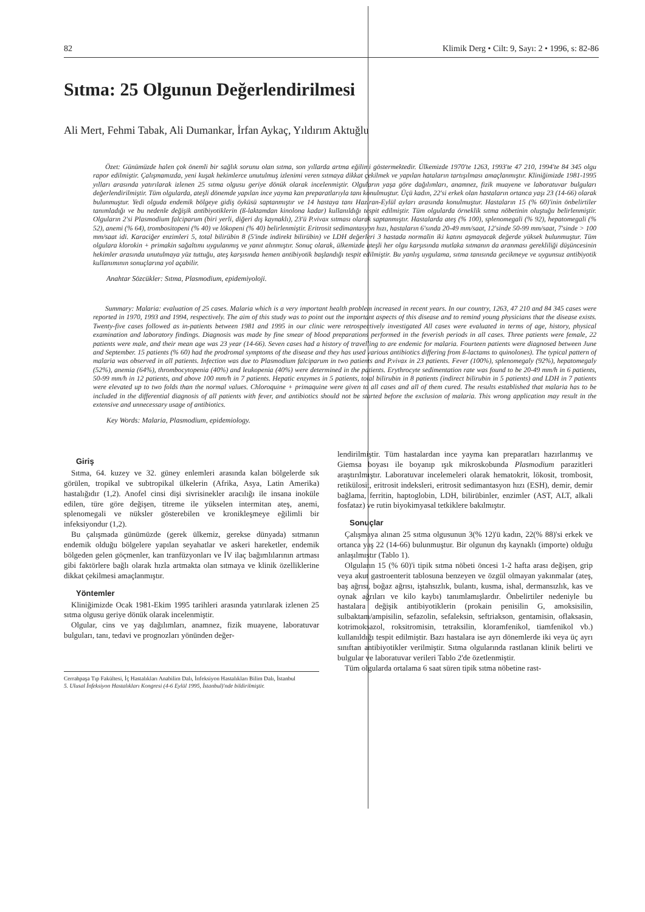82 Klimik Derg • Cilt: 9, Sayı: 2 • 1996, s: 82-86
Sıtma: 25 Olgunun Değerlendirilmesi
Ali Mert, Fehmi Tabak, Ali Dumankar, İrfan Aykaç, Yıldırım Aktuğlu
Özet: Günümüzde halen çok önemli bir sağlık sorunu olan sıtma, son yıllarda artma eğilimi göstermektedir. Ülkemizde 1970'te 1263, 1993'te 47 210, 1994'te 84 345 olgu rapor edilmiştir. Çalışmamızda, yeni kuşak hekimlerce unutulmuş izlenimi veren sıtmaya dikkat çekilmek ve yapılan hataların tartışılması amaçlanmıştır. Kliniğimizde 1981-1995 yılları arasında yatırılarak izlenen 25 sıtma olgusu geriye dönük olarak incelenmiştir. Olguların yaşa göre dağılımları, anamnez, fizik muayene ve laboratuvar bulguları değerlendirilmiştir. Tüm olgularda, ateşli dönemde yapılan ince yayma kan preparatlarıyla tanı konulmuştur. Üçü kadın, 22'si erkek olan hastaların ortanca yaşı 23 (14-66) olarak bulunmuştur. Yedi olguda endemik bölgeye gidiş öyküsü saptanmıştır ve 14 hastaya tanı Haziran-Eylül ayları arasında konulmuştur. Hastaların 15 (% 60)'inin önbelirtiler tanımladığı ve bu nedenle değişik antibiyotiklerin (ß-laktamdan kinolona kadar) kullanıldığı tespit edilmiştir. Tüm olgularda örneklik sıtma nöbetinin oluştuğu belirlenmiştir. Olguların 2'si Plasmodium falciparum (biri yerli, diğeri dış kaynaklı), 23'ü P.vivax sıtması olarak saptanmıştır. Hastalarda ateş (% 100), splenomegali (% 92), hepatomegali (% 52), anemi (% 64), trombositopeni (% 40) ve lökopeni (% 40) belirlenmiştir. Eritrosit sedimantasyon hızı, hastaların 6'sında 20-49 mm/saat, 12'sinde 50-99 mm/saat, 7'sinde > 100 mm/saat idi. Karaciğer enzimleri 5, total bilirübin 8 (5'inde indirekt bilirübin) ve LDH değerleri 3 hastada normalin iki katını aşmayacak değerde yüksek bulunmuştur. Tüm olgulara klorokin + primakin sağaltımı uygulanmış ve yanıt alınmıştır. Sonuç olarak, ülkemizde ateşli her olgu karşısında mutlaka sıtmanın da aranması gerekliliği düşüncesinin hekimler arasında unutulmaya yüz tuttuğu, ateş karşısında hemen antibiyotik başlandığı tespit edilmiştir. Bu yanlış uygulama, sıtma tanısında gecikmeye ve uygunsuz antibiyotik kullanımının sonuçlarına yol açabilir.
Anahtar Sözcükler: Sıtma, Plasmodium, epidemiyoloji.
Summary: Malaria: evaluation of 25 cases. Malaria which is a very important health problem increased in recent years. In our country, 1263, 47 210 and 84 345 cases were reported in 1970, 1993 and 1994, respectively. The aim of this study was to point out the important aspects of this disease and to remind young physicians that the disease exists. Twenty-five cases followed as in-patients between 1981 and 1995 in our clinic were retrospectively investigated All cases were evaluated in terms of age, history, physical examination and laboratory findings. Diagnosis was made by fine smear of blood preparations performed in the feverish periods in all cases. Three patients were female, 22 patients were male, and their mean age was 23 year (14-66). Seven cases had a history of travelling to are endemic for malaria. Fourteen patients were diagnosed between June and September. 15 patients (% 60) had the prodromal symptoms of the disease and they has used various antibiotics differing from ß-lactams to quinolones). The typical pattern of malaria was observed in all patients. Infection was due to Plasmodium falciparum in two patients and P.vivax in 23 patients. Fever (100%), splenomegaly (92%), hepatomegaly (52%), anemia (64%), thrombocytopenia (40%) and leukopenia (40%) were determined in the patients. Erythrocyte sedimentation rate was found to be 20-49 mm/h in 6 patients, 50-99 mm/h in 12 patients, and above 100 mm/h in 7 patients. Hepatic enzymes in 5 patients, total bilirubin in 8 patients (indirect bilirubin in 5 patients) and LDH in 7 patients were elevated up to two folds than the normal values. Chloroquine + primaquine were given to all cases and all of them cured. The results established that malaria has to be included in the differential diagnosis of all patients with fever, and antibiotics should not be started before the exclusion of malaria. This wrong application may result in the extensive and unnecessary usage of antibiotics.
Key Words: Malaria, Plasmodium, epidemiology.
Giriş
Sıtma, 64. kuzey ve 32. güney enlemleri arasında kalan bölgelerde sık görülen, tropikal ve subtropikal ülkelerin (Afrika, Asya, Latin Amerika) hastalığıdır (1,2). Anofel cinsi dişi sivrisinekler aracılığı ile insana inoküle edilen, türe göre değişen, titreme ile yükselen intermitan ateş, anemi, splenomegali ve nüksler gösterebilen ve kronikleşmeye eğilimli bir infeksiyondur (1,2).
Bu çalışmada günümüzde (gerek ülkemiz, gerekse dünyada) sıtmanın endemik olduğu bölgelere yapılan seyahatlar ve askeri hareketler, endemik bölgeden gelen göçmenler, kan tranfüzyonları ve İV ilaç bağımlılarının artması gibi faktörlere bağlı olarak hızla artmakta olan sıtmaya ve klinik özelliklerine dikkat çekilmesi amaçlanmıştır.
Yöntemler
Kliniğimizde Ocak 1981-Ekim 1995 tarihleri arasında yatırılarak izlenen 25 sıtma olgusu geriye dönük olarak incelenmiştir.
Olgular, cins ve yaş dağılımları, anamnez, fizik muayene, laboratuvar bulguları, tanı, tedavi ve prognozları yönünden değer-
Cerrahpaşa Tıp Fakültesi, İç Hastalıkları Anabilim Dalı, İnfeksiyon Hastalıkları Bilim Dalı, İstanbul
5. Ulusal İnfeksiyon Hastalıkları Kongresi (4-6 Eylül 1995, İstanbul)'nde bildirilmiştir.
lendirilmiştir. Tüm hastalardan ince yayma kan preparatları hazırlanmış ve Giemsa boyası ile boyanıp ışık mikroskobunda Plasmodium parazitleri araştırılmıştır. Laboratuvar incelemeleri olarak hematokrit, lökosit, trombosit, retikülosit, eritrosit indeksleri, eritrosit sedimantasyon hızı (ESH), demir, demir bağlama, ferritin, haptoglobin, LDH, bilirübinler, enzimler (AST, ALT, alkali fosfataz) ve rutin biyokimyasal tetkiklere bakılmıştır.
Sonuçlar
Çalışmaya alınan 25 sıtma olgusunun 3(% 12)'ü kadın, 22(% 88)'si erkek ve ortanca yaş 22 (14-66) bulunmuştur. Bir olgunun dış kaynaklı (importe) olduğu anlaşılmıştır (Tablo 1).
Olguların 15 (% 60)'i tipik sıtma nöbeti öncesi 1-2 hafta arası değişen, grip veya akut gastroenterit tablosuna benzeyen ve özgül olmayan yakınmalar (ateş, baş ağrısı, boğaz ağrısı, iştahsızlık, bulantı, kusma, ishal, dermansızlık, kas ve oynak ağrıları ve kilo kaybı) tanımlamışlardır. Önbelirtiler nedeniyle bu hastalara değişik antibiyotiklerin (prokain penisilin G, amoksisilin, sulbaktam/ampisilin, sefazolin, sefaleksin, seftriakson, gentamisin, oflaksasin, kotrimoksazol, roksitromisin, tetraksilin, kloramfenikol, tiamfenikol vb.) kullanıldığı tespit edilmiştir. Bazı hastalara ise ayrı dönemlerde iki veya üç ayrı sınıftan antibiyotikler verilmiştir. Sıtma olgularında rastlanan klinik belirti ve bulgular ve laboratuvar verileri Tablo 2'de özetlenmiştir.
Tüm olgularda ortalama 6 saat süren tipik sıtma nöbetine rast-